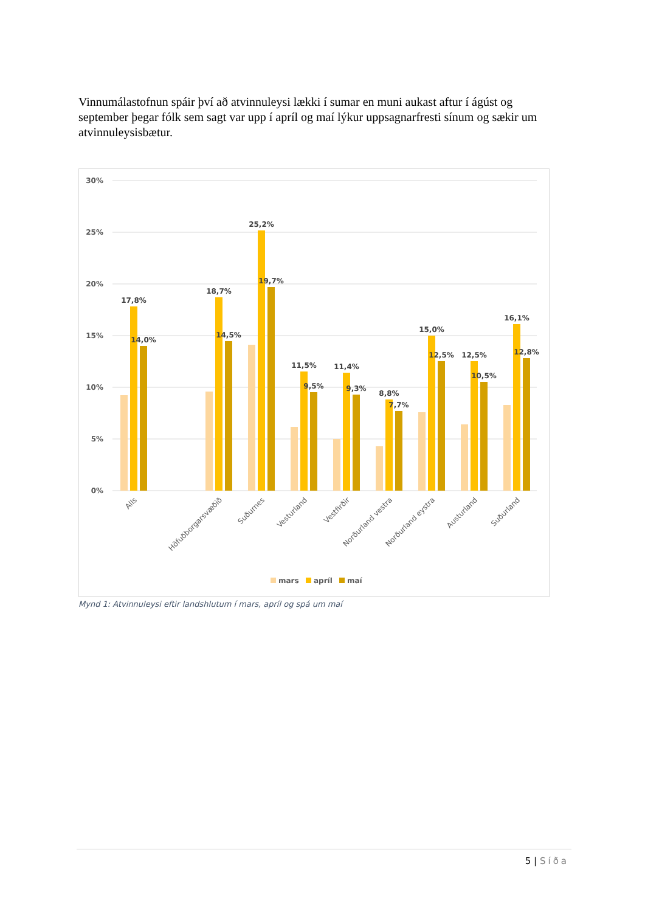Vinnumálastofnun spáir því að atvinnuleysi lækki í sumar en muni aukast aftur í ágúst og september þegar fólk sem sagt var upp í apríl og maí lýkur uppsagnarfresti sínum og sækir um atvinnuleysisbætur.
30%
25%
20%
15%
10%
5%
0%
17,8%
14,0%
18,7%
14,5%
25,2%
19,7%
11,5%
9,5%
11,4%
9,3%
8,8%
7,7%
15,0%
12,5%
12,5%
10,5%
16,1%
12,8%
Alls
Höfuðborgarsvæðið
Suðurnes
Vesturland
Vestfirðir
Norðurland vestra
Norðurland eystra
Austurland
Suðurland
mars
apríl
maí
Mynd 1: Atvinnuleysi eftir landshlutum í mars, apríl og spá um maí
5 | Síða